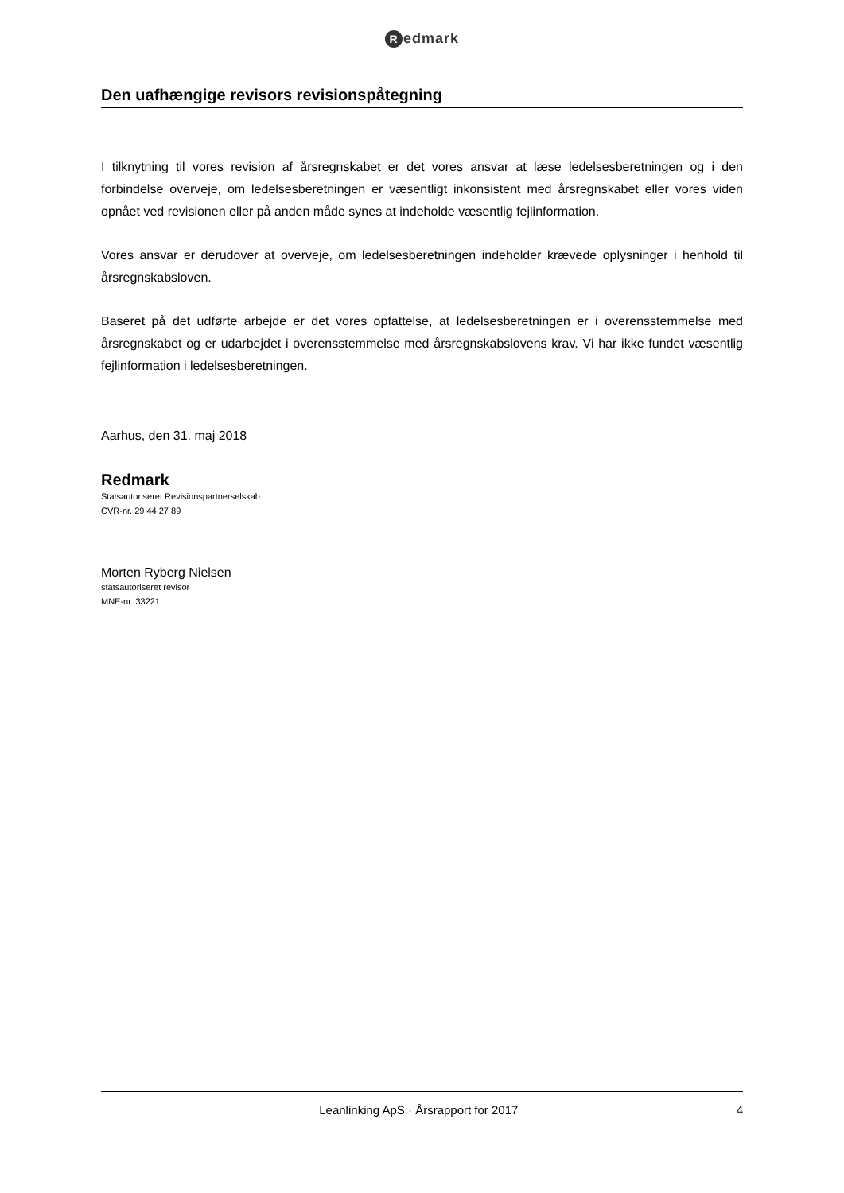Redmark
Den uafhængige revisors revisionspåtegning
I tilknytning til vores revision af årsregnskabet er det vores ansvar at læse ledelsesberetningen og i den forbindelse overveje, om ledelsesberetningen er væsentligt inkonsistent med årsregnskabet eller vores viden opnået ved revisionen eller på anden måde synes at indeholde væsentlig fejlinformation.
Vores ansvar er derudover at overveje, om ledelsesberetningen indeholder krævede oplysninger i henhold til årsregnskabsloven.
Baseret på det udførte arbejde er det vores opfattelse, at ledelsesberetningen er i overensstemmelse med årsregnskabet og er udarbejdet i overensstemmelse med årsregnskabslovens krav. Vi har ikke fundet væsentlig fejlinformation i ledelsesberetningen.
Aarhus, den 31. maj 2018
Redmark
Statsautoriseret Revisionspartnerselskab
CVR-nr. 29 44 27 89
Morten Ryberg Nielsen
statsautoriseret revisor
MNE-nr. 33221
Leanlinking ApS · Årsrapport for 2017
4